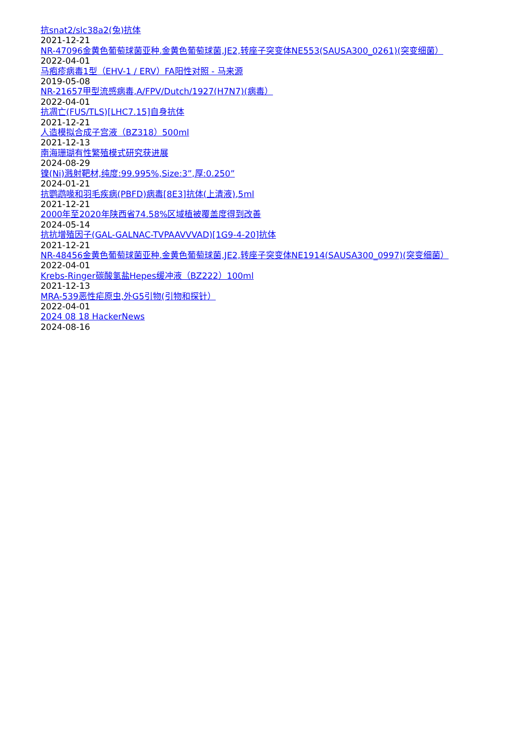抗snat2/slc38a2(兔)抗体
2021-12-21
NR-47096金黄色葡萄球菌亚种.金黄色葡萄球菌,JE2,转座子突变体NE553(SAUSA300_0261)(突变细菌）
2022-04-01
马疱疹病毒1型（EHV-1 / ERV）FA阳性对照 - 马来源
2019-05-08
NR-21657甲型流感病毒,A/FPV/Dutch/1927(H7N7)(病毒）
2022-04-01
抗凋亡(FUS/TLS)[LHC7.15]自身抗体
2021-12-21
人造模拟合成子宫液（BZ318）500ml
2021-12-13
南海珊瑚有性繁殖模式研究获进展
2024-08-29
镍(Ni)溅射靶材,纯度:99.995%,Size:3”,厚:0.250”
2024-01-21
抗鹦鹉喙和羽毛疾病(PBFD)病毒[8E3]抗体(上清液),5ml
2021-12-21
2000年至2020年陕西省74.58%区域植被覆盖度得到改善
2024-05-14
抗抗增殖因子(GAL-GALNAC-TVPAAVVVAD)[1G9-4-20]抗体
2021-12-21
NR-48456金黄色葡萄球菌亚种.金黄色葡萄球菌,JE2,转座子突变体NE1914(SAUSA300_0997)(突变细菌）
2022-04-01
Krebs-Ringer碳酸氢盐Hepes缓冲液（BZ222）100ml
2021-12-13
MRA-539恶性疟原虫,外G5引物(引物和探针）
2022-04-01
2024 08 18 HackerNews
2024-08-16